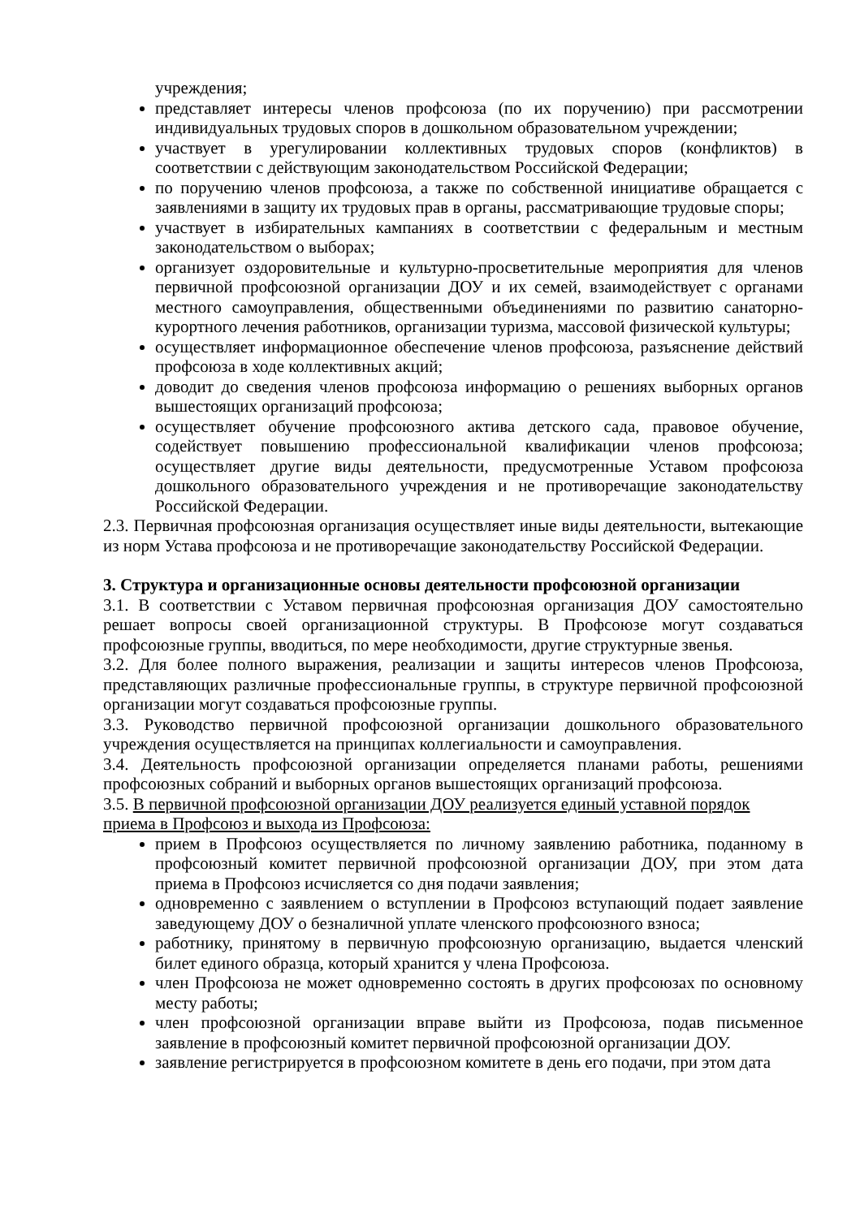учреждения;
представляет интересы членов профсоюза (по их поручению) при рассмотрении индивидуальных трудовых споров в дошкольном образовательном учреждении;
участвует в урегулировании коллективных трудовых споров (конфликтов) в соответствии с действующим законодательством Российской Федерации;
по поручению членов профсоюза, а также по собственной инициативе обращается с заявлениями в защиту их трудовых прав в органы, рассматривающие трудовые споры;
участвует в избирательных кампаниях в соответствии с федеральным и местным законодательством о выборах;
организует оздоровительные и культурно-просветительные мероприятия для членов первичной профсоюзной организации ДОУ и их семей, взаимодействует с органами местного самоуправления, общественными объединениями по развитию санаторно-курортного лечения работников, организации туризма, массовой физической культуры;
осуществляет информационное обеспечение членов профсоюза, разъяснение действий профсоюза в ходе коллективных акций;
доводит до сведения членов профсоюза информацию о решениях выборных органов вышестоящих организаций профсоюза;
осуществляет обучение профсоюзного актива детского сада, правовое обучение, содействует повышению профессиональной квалификации членов профсоюза; осуществляет другие виды деятельности, предусмотренные Уставом профсоюза дошкольного образовательного учреждения и не противоречащие законодательству Российской Федерации.
2.3. Первичная профсоюзная организация осуществляет иные виды деятельности, вытекающие из норм Устава профсоюза и не противоречащие законодательству Российской Федерации.
3. Структура и организационные основы деятельности профсоюзной организации
3.1. В соответствии с Уставом первичная профсоюзная организация ДОУ самостоятельно решает вопросы своей организационной структуры. В Профсоюзе могут создаваться профсоюзные группы, вводиться, по мере необходимости, другие структурные звенья.
3.2. Для более полного выражения, реализации и защиты интересов членов Профсоюза, представляющих различные профессиональные группы, в структуре первичной профсоюзной организации могут создаваться профсоюзные группы.
3.3. Руководство первичной профсоюзной организации дошкольного образовательного учреждения осуществляется на принципах коллегиальности и самоуправления.
3.4. Деятельность профсоюзной организации определяется планами работы, решениями профсоюзных собраний и выборных органов вышестоящих организаций профсоюза.
3.5. В первичной профсоюзной организации ДОУ реализуется единый уставной порядок приема в Профсоюз и выхода из Профсоюза:
прием в Профсоюз осуществляется по личному заявлению работника, поданному в профсоюзный комитет первичной профсоюзной организации ДОУ, при этом дата приема в Профсоюз исчисляется со дня подачи заявления;
одновременно с заявлением о вступлении в Профсоюз вступающий подает заявление заведующему ДОУ о безналичной уплате членского профсоюзного взноса;
работнику, принятому в первичную профсоюзную организацию, выдается членский билет единого образца, который хранится у члена Профсоюза.
член Профсоюза не может одновременно состоять в других профсоюзах по основному месту работы;
член профсоюзной организации вправе выйти из Профсоюза, подав письменное заявление в профсоюзный комитет первичной профсоюзной организации ДОУ.
заявление регистрируется в профсоюзном комитете в день его подачи, при этом дата